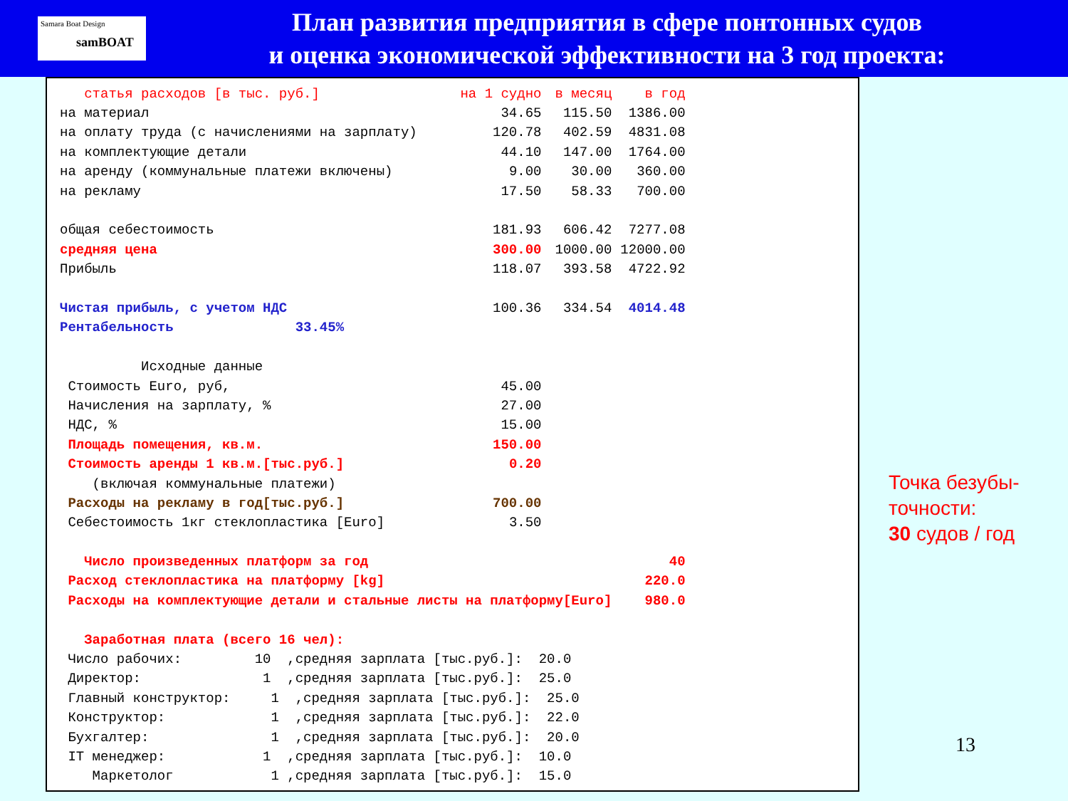Samara Boat Design
samBOAT
План развития предприятия в сфере понтонных судов
и оценка экономической эффективности на 3 год проекта:
| статья расходов [в тыс. руб.] | на 1 судно | в месяц | в год |
| на материал | 34.65 | 115.50 | 1386.00 |
| на оплату труда (с начислениями на зарплату) | 120.78 | 402.59 | 4831.08 |
| на комплектующие детали | 44.10 | 147.00 | 1764.00 |
| на аренду (коммунальные платежи включены) | 9.00 | 30.00 | 360.00 |
| на рекламу | 17.50 | 58.33 | 700.00 |
| общая себестоимость | 181.93 | 606.42 | 7277.08 |
| средняя цена | 300.00 | 1000.00 | 12000.00 |
| Прибыль | 118.07 | 393.58 | 4722.92 |
| Чистая прибыль, с учетом НДС | 100.36 | 334.54 | 4014.48 |
| Рентабельность 33.45% | | | |
| Исходные данные | | | |
| Стоимость Euro, руб, | 45.00 | | |
| Начисления на зарплату, % | 27.00 | | |
| НДС, % | 15.00 | | |
| Площадь помещения, кв.м. | 150.00 | | |
| Стоимость аренды 1 кв.м.[тыс.руб.] | 0.20 | | |
| (включая коммунальные платежи) | | | |
| Расходы на рекламу в год[тыс.руб.] | 700.00 | | |
| Себестоимость 1кг стеклопластика [Euro] | 3.50 | | |
| Число произведенных платформ за год | | | 40 |
| Расход стеклопластика на платформу [kg] | | | 220.0 |
| Расходы на комплектующие детали и стальные листы на платформу[Euro] | | | 980.0 |
| Заработная плата (всего 16 чел): | | | |
| Число рабочих: 10 ,средняя зарплата [тыс.руб.]: 20.0 | | | |
| Директор: 1 ,средняя зарплата [тыс.руб.]: 25.0 | | | |
| Главный конструктор: 1 ,средняя зарплата [тыс.руб.]: 25.0 | | | |
| Конструктор: 1 ,средняя зарплата [тыс.руб.]: 22.0 | | | |
| Бухгалтер: 1 ,средняя зарплата [тыс.руб.]: 20.0 | | | |
| IT менеджер: 1 ,средняя зарплата [тыс.руб.]: 10.0 | | | |
| Маркетолог 1 ,средняя зарплата [тыс.руб.]: 15.0 | | | |
Точка безубы-
точности:
30 судов / год
13